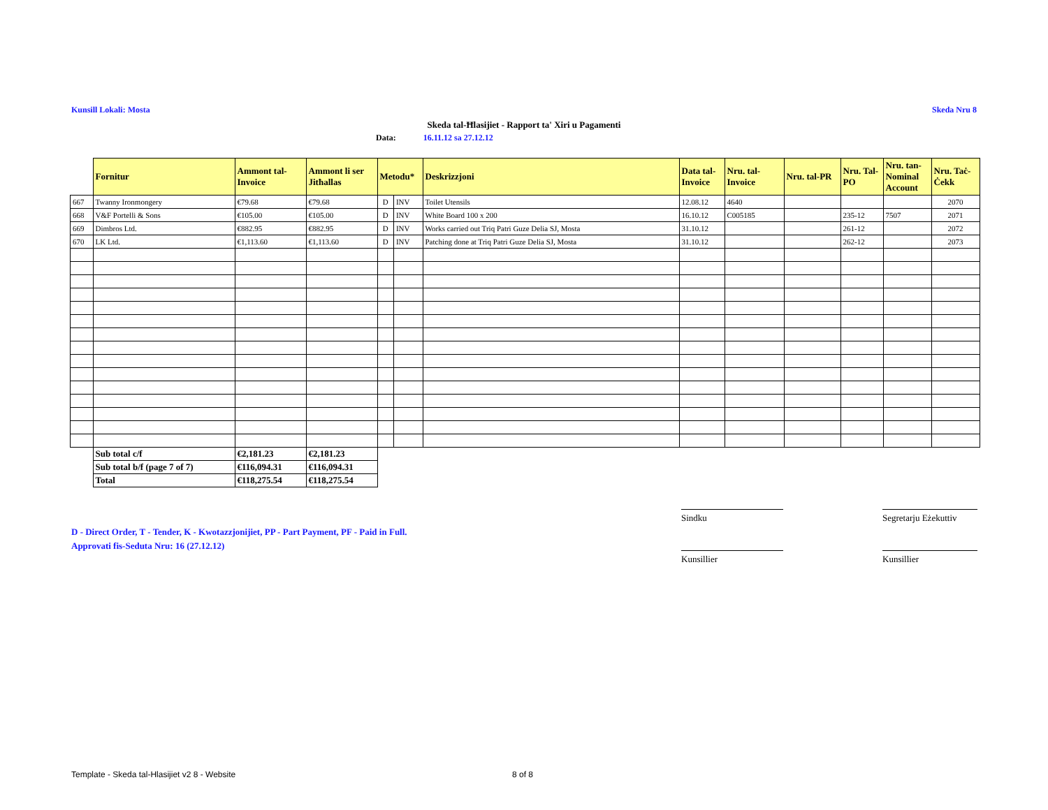Kunsill Lokali: Mosta Skeda Nru 8
Skeda tal-Ħlasijiet - Rapport ta' Xiri u Pagamenti
Data: 16.11.12 sa 27.12.12
| | Fornitur | Ammont tal-Invoice | Ammont li ser Jitħallas | Metodu* | | Deskrizzjoni | Data tal-Invoice | Nru. tal-Invoice | Nru. tal-PR | Nru. Tal-PO | Nru. tan-Nominal Account | Nru. Taċ-Ċekk |
| --- | --- | --- | --- | --- | --- | --- | --- | --- | --- | --- | --- | --- |
| 667 | Twanny Ironmongery | €79.68 | €79.68 | D | INV | Toilet Utensils | 12.08.12 | 4640 | | | | 2070 |
| 668 | V&F Portelli & Sons | €105.00 | €105.00 | D | INV | White Board 100 x 200 | 16.10.12 | C005185 | | 235-12 | 7507 | 2071 |
| 669 | Dimbros Ltd. | €882.95 | €882.95 | D | INV | Works carried out Triq Patri Guze Delia SJ, Mosta | 31.10.12 | | | 261-12 | | 2072 |
| 670 | LK Ltd. | €1,113.60 | €1,113.60 | D | INV | Patching done at Triq Patri Guze Delia SJ, Mosta | 31.10.12 | | | 262-12 | | 2073 |
| | Sub total c/f | €2,181.23 | €2,181.23 | | | | | | | | | |
| | Sub total b/f (page 7 of 7) | €116,094.31 | €116,094.31 | | | | | | | | | |
| | Total | €118,275.54 | €118,275.54 | | | | | | | | | |
D - Direct Order, T - Tender, K - Kwotazzjonijiet, PP - Part Payment, PF - Paid in Full.
Approvati fis-Seduta Nru: 16 (27.12.12)
Sindku
Segretarju Eżekuttiv
Kunsillier Kunsillier
Template - Skeda tal-Hlasijiet v2 8 - Website
8 of 8